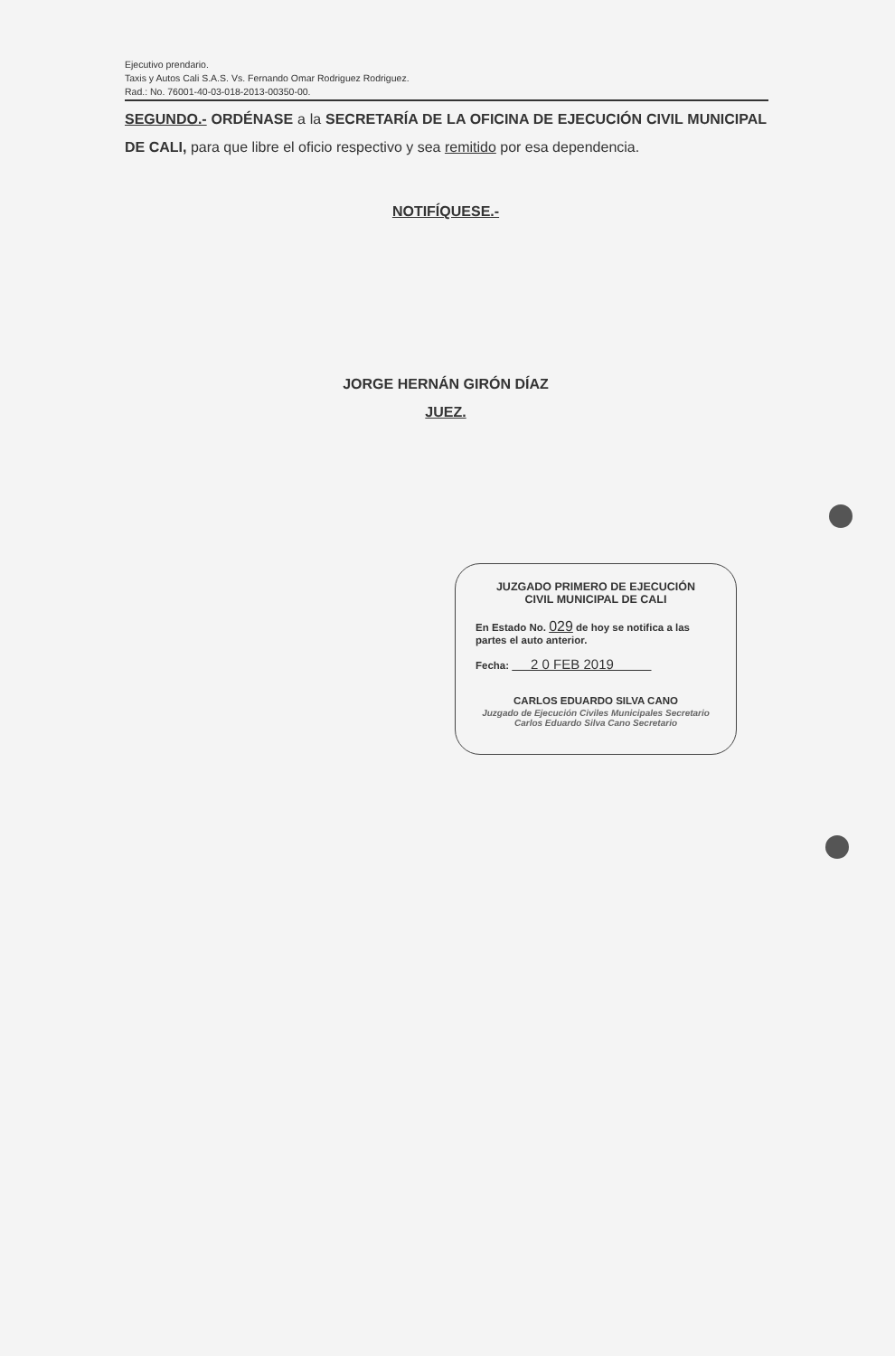Ejecutivo prendario.
Taxis y Autos Cali S.A.S. Vs. Fernando Omar Rodriguez Rodriguez.
Rad.: No. 76001-40-03-018-2013-00350-00.
SEGUNDO.- ORDÉNASE a la SECRETARÍA DE LA OFICINA DE EJECUCIÓN CIVIL MUNICIPAL DE CALI, para que libre el oficio respectivo y sea remitido por esa dependencia.
NOTIFÍQUESE.-
JORGE HERNÁN GIRÓN DÍAZ
JUEZ.
JUZGADO PRIMERO DE EJECUCIÓN
CIVIL MUNICIPAL DE CALI
En Estado No. 029 de hoy se notifica a las partes el auto anterior.
Fecha: 2 0 FEB 2019
CARLOS EDUARDO SILVA CANO
Juzgado de Ejecución Civiles Municipales Secretario Carlos Eduardo Silva Cano Secretario